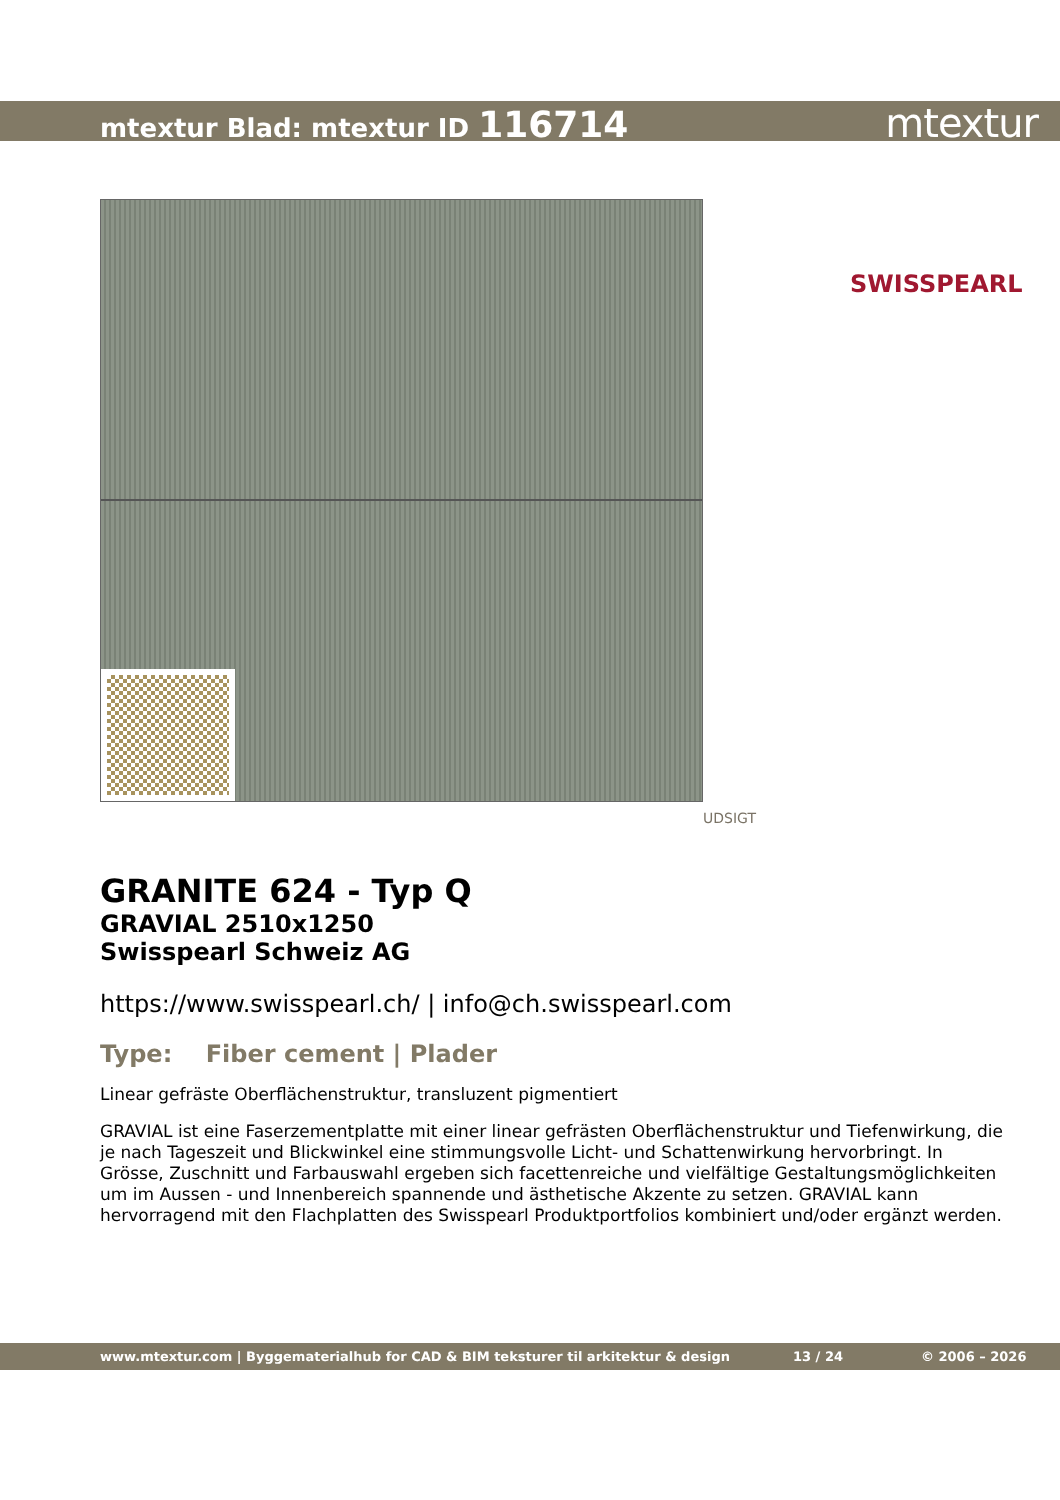mtextur Blad: mtextur ID 116714
mtextur
SWISSPEARL
UDSIGT
GRANITE 624 - Typ Q
GRAVIAL 2510x1250
Swisspearl Schweiz AG
https://www.swisspearl.ch/ | info@ch.swisspearl.com
Type: Fiber cement | Plader
Linear gefräste Oberflächenstruktur, transluzent pigmentiert
GRAVIAL ist eine Faserzementplatte mit einer linear gefrästen Oberflächenstruktur und Tiefenwirkung, die je nach Tageszeit und Blickwinkel eine stimmungsvolle Licht- und Schattenwirkung hervorbringt. In Grösse, Zuschnitt und Farbauswahl ergeben sich facettenreiche und vielfältige Gestaltungsmöglichkeiten um im Aussen - und Innenbereich spannende und ästhetische Akzente zu setzen. GRAVIAL kann hervorragend mit den Flachplatten des Swisspearl Produktportfolios kombiniert und/oder ergänzt werden.
www.mtextur.com | Byggematerialhub for CAD & BIM teksturer til arkitektur & design 13 / 24 © 2006 – 2026